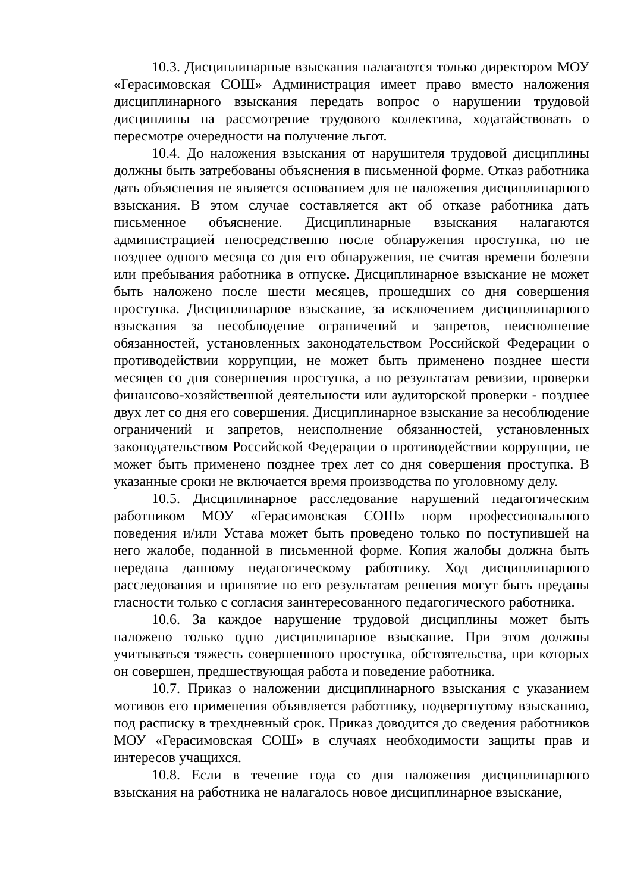10.3. Дисциплинарные взыскания налагаются только директором МОУ «Герасимовская СОШ» Администрация имеет право вместо наложения дисциплинарного взыскания передать вопрос о нарушении трудовой дисциплины на рассмотрение трудового коллектива, ходатайствовать о пересмотре очередности на получение льгот.
10.4. До наложения взыскания от нарушителя трудовой дисциплины должны быть затребованы объяснения в письменной форме. Отказ работника дать объяснения не является основанием для не наложения дисциплинарного взыскания. В этом случае составляется акт об отказе работника дать письменное объяснение. Дисциплинарные взыскания налагаются администрацией непосредственно после обнаружения проступка, но не позднее одного месяца со дня его обнаружения, не считая времени болезни или пребывания работника в отпуске. Дисциплинарное взыскание не может быть наложено после шести месяцев, прошедших со дня совершения проступка. Дисциплинарное взыскание, за исключением дисциплинарного взыскания за несоблюдение ограничений и запретов, неисполнение обязанностей, установленных законодательством Российской Федерации о противодействии коррупции, не может быть применено позднее шести месяцев со дня совершения проступка, а по результатам ревизии, проверки финансово-хозяйственной деятельности или аудиторской проверки - позднее двух лет со дня его совершения. Дисциплинарное взыскание за несоблюдение ограничений и запретов, неисполнение обязанностей, установленных законодательством Российской Федерации о противодействии коррупции, не может быть применено позднее трех лет со дня совершения проступка. В указанные сроки не включается время производства по уголовному делу.
10.5. Дисциплинарное расследование нарушений педагогическим работником МОУ «Герасимовская СОШ» норм профессионального поведения и/или Устава может быть проведено только по поступившей на него жалобе, поданной в письменной форме. Копия жалобы должна быть передана данному педагогическому работнику. Ход дисциплинарного расследования и принятие по его результатам решения могут быть преданы гласности только с согласия заинтересованного педагогического работника.
10.6. За каждое нарушение трудовой дисциплины может быть наложено только одно дисциплинарное взыскание. При этом должны учитываться тяжесть совершенного проступка, обстоятельства, при которых он совершен, предшествующая работа и поведение работника.
10.7. Приказ о наложении дисциплинарного взыскания с указанием мотивов его применения объявляется работнику, подвергнутому взысканию, под расписку в трехдневный срок. Приказ доводится до сведения работников МОУ «Герасимовская СОШ» в случаях необходимости защиты прав и интересов учащихся.
10.8. Если в течение года со дня наложения дисциплинарного взыскания на работника не налагалось новое дисциплинарное взыскание,